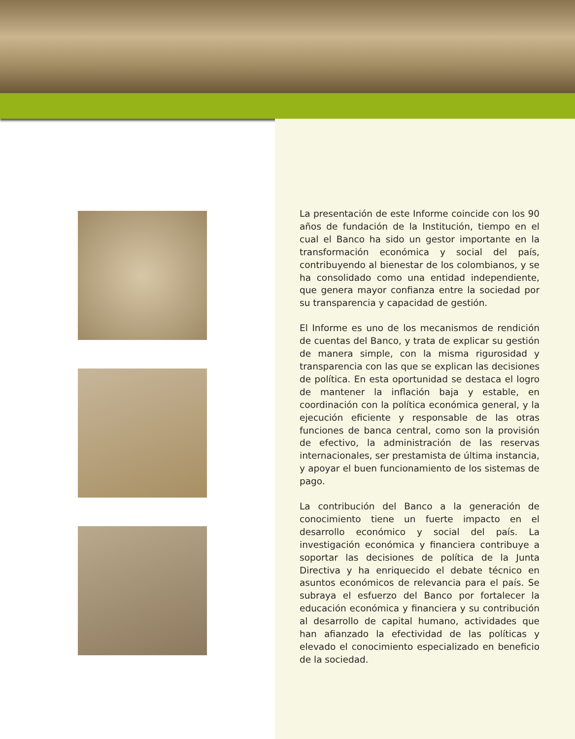La presentación de este Informe coincide con los 90 años de fundación de la Institución, tiempo en el cual el Banco ha sido un gestor importante en la transformación económica y social del país, contribuyendo al bienestar de los colombianos, y se ha consolidado como una entidad independiente, que genera mayor confianza entre la sociedad por su transparencia y capacidad de gestión.
El Informe es uno de los mecanismos de rendición de cuentas del Banco, y trata de explicar su gestión de manera simple, con la misma rigurosidad y transparencia con las que se explican las decisiones de política. En esta oportunidad se destaca el logro de mantener la inflación baja y estable, en coordinación con la política económica general, y la ejecución eficiente y responsable de las otras funciones de banca central, como son la provisión de efectivo, la administración de las reservas internacionales, ser prestamista de última instancia, y apoyar el buen funcionamiento de los sistemas de pago.
La contribución del Banco a la generación de conocimiento tiene un fuerte impacto en el desarrollo económico y social del país. La investigación económica y financiera contribuye a soportar las decisiones de política de la Junta Directiva y ha enriquecido el debate técnico en asuntos económicos de relevancia para el país. Se subraya el esfuerzo del Banco por fortalecer la educación económica y financiera y su contribución al desarrollo de capital humano, actividades que han afianzado la efectividad de las políticas y elevado el conocimiento especializado en beneficio de la sociedad.